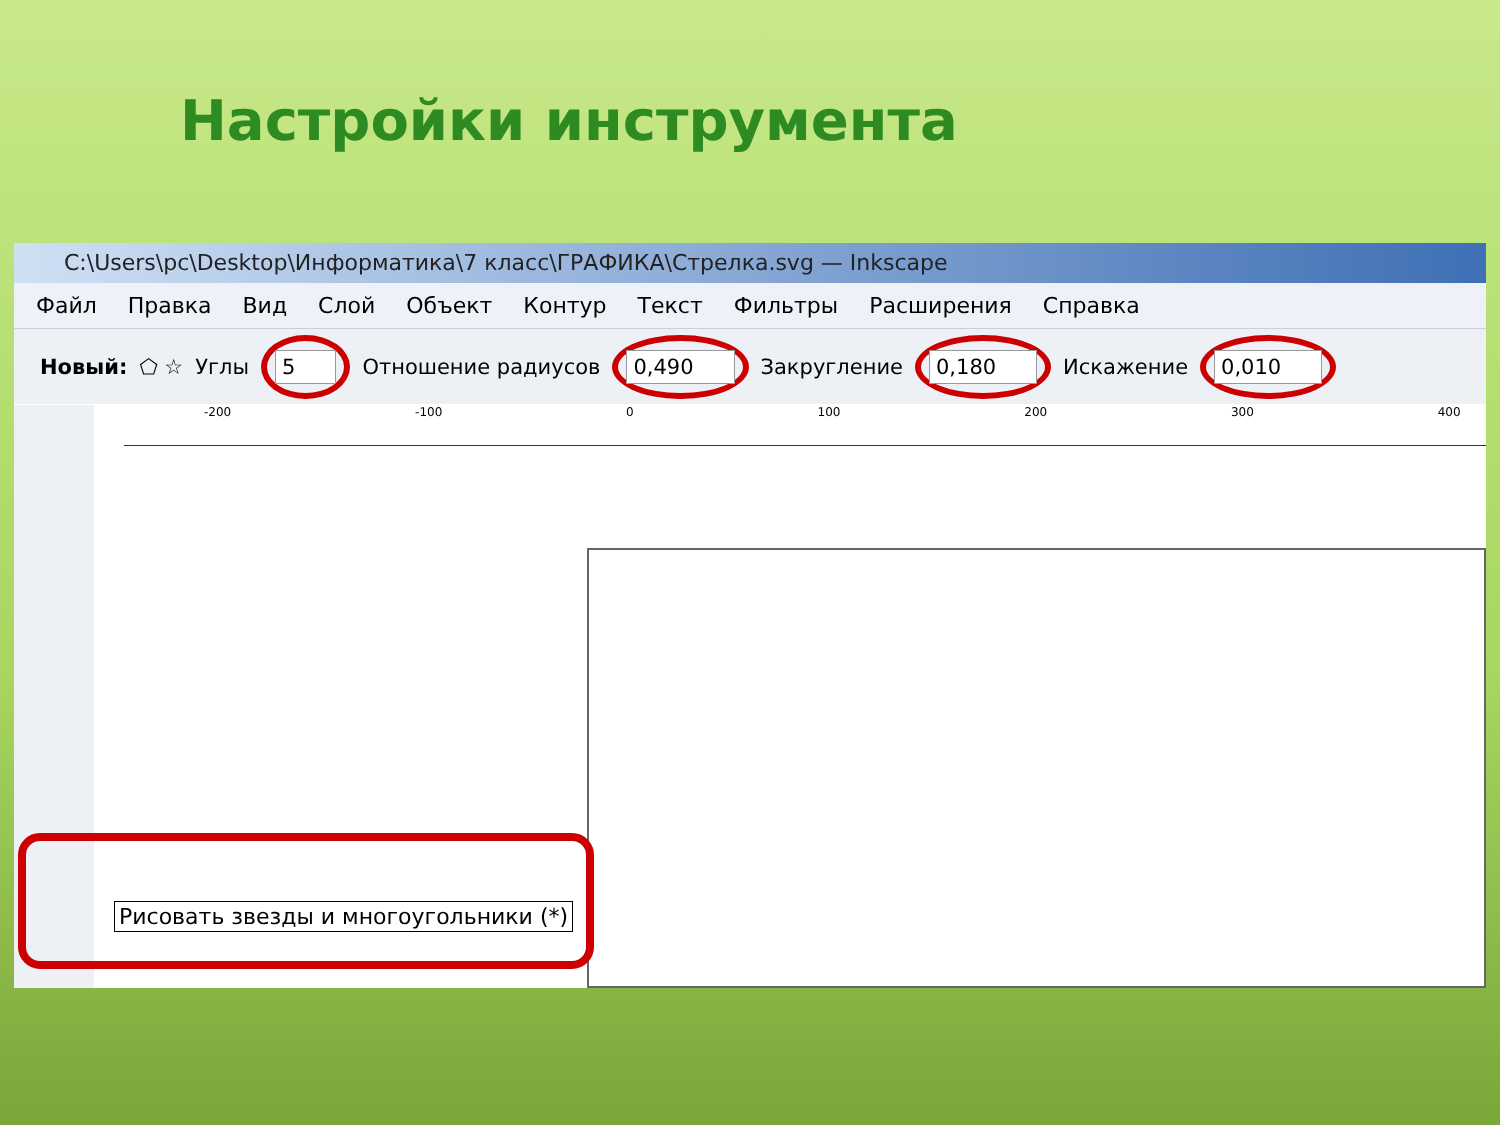Настройки инструмента
C:\Users\pc\Desktop\Информатика\7 класс\ГРАФИКА\Стрелка.svg — Inkscape
Файл Правка Вид Слой Объект Контур Текст Фильтры Расширения Справка
Новый: ⬠ ☆ Углы 5 Отношение радиусов 0,490 Закругление 0,180 Искажение 0,010
-200 -100 0 100 200 300 400
Рисовать звезды и многоугольники (*)